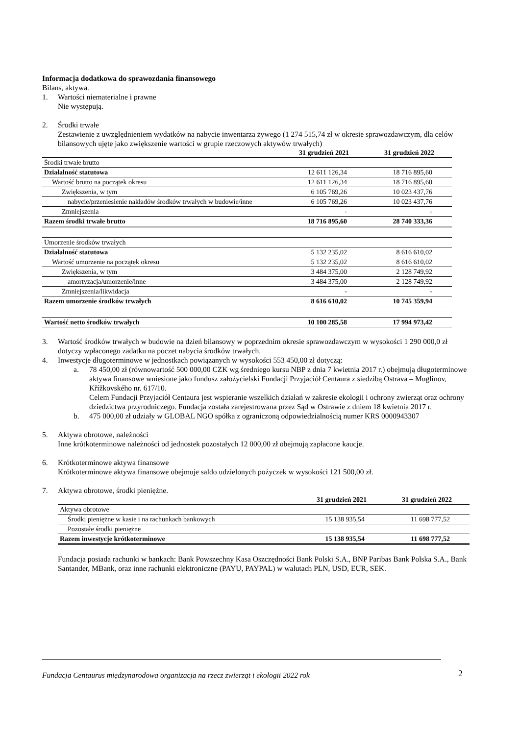Informacja dodatkowa do sprawozdania finansowego
Bilans, aktywa.
1. Wartości niematerialne i prawne
Nie występują.
2. Środki trwałe
Zestawienie z uwzględnieniem wydatków na nabycie inwentarza żywego (1 274 515,74 zł w okresie sprawozdawczym, dla celów bilansowych ujęte jako zwiększenie wartości w grupie rzeczowych aktywów trwałych)
| | 31 grudzień 2021 | 31 grudzień 2022 |
| --- | --- | --- |
| Środki trwałe brutto | | |
| Działalność statutowa | 12 611 126,34 | 18 716 895,60 |
| Wartość brutto na początek okresu | 12 611 126,34 | 18 716 895,60 |
| Zwiększenia, w tym | 6 105 769,26 | 10 023 437,76 |
| nabycie/przeniesienie nakładów środków trwałych w budowie/inne | 6 105 769,26 | 10 023 437,76 |
| Zmniejszenia | - | - |
| Razem środki trwałe brutto | 18 716 895,60 | 28 740 333,36 |
| Umorzenie środków trwałych | | |
| Działalność statutowa | 5 132 235,02 | 8 616 610,02 |
| Wartość umorzenie na początek okresu | 5 132 235,02 | 8 616 610,02 |
| Zwiększenia, w tym | 3 484 375,00 | 2 128 749,92 |
| amortyzacja/umorzenie/inne | 3 484 375,00 | 2 128 749,92 |
| Zmniejszenia/likwidacja | - | - |
| Razem umorzenie środków trwałych | 8 616 610,02 | 10 745 359,94 |
| Wartość netto środków trwałych | 10 100 285,58 | 17 994 973,42 |
3. Wartość środków trwałych w budowie na dzień bilansowy w poprzednim okresie sprawozdawczym w wysokości 1 290 000,0 zł dotyczy wpłaconego zadatku na poczet nabycia środków trwałych.
4. Inwestycje długoterminowe w jednostkach powiązanych w wysokości 553 450,00 zł dotyczą:
a. 78 450,00 zł (równowartość 500 000,00 CZK wg średniego kursu NBP z dnia 7 kwietnia 2017 r.) obejmują długoterminowe aktywa finansowe wniesione jako fundusz założycielski Fundacji Przyjaciół Centaura z siedzibą Ostrava – Muglinov, Křížkovského nr. 617/10.
Celem Fundacji Przyjaciół Centaura jest wspieranie wszelkich działań w zakresie ekologii i ochrony zwierząt oraz ochrony dziedzictwa przyrodniczego. Fundacja została zarejestrowana przez Sąd w Ostrawie z dniem 18 kwietnia 2017 r.
b. 475 000,00 zł udziały w GLOBAL NGO spółka z ograniczoną odpowiedzialnością numer KRS 0000943307
5. Aktywa obrotowe, należności
Inne krótkoterminowe należności od jednostek pozostałych 12 000,00 zł obejmują zapłacone kaucje.
6. Krótkoterminowe aktywa finansowe
Krótkoterminowe aktywa finansowe obejmuje saldo udzielonych pożyczek w wysokości 121 500,00 zł.
7. Aktywa obrotowe, środki pieniężne.
| | 31 grudzień 2021 | 31 grudzień 2022 |
| --- | --- | --- |
| Aktywa obrotowe | | |
| Środki pieniężne w kasie i na rachunkach bankowych | 15 138 935,54 | 11 698 777,52 |
| Pozostałe środki pieniężne | | |
| Razem inwestycje krótkoterminowe | 15 138 935,54 | 11 698 777,52 |
Fundacja posiada rachunki w bankach: Bank Powszechny Kasa Oszczędności Bank Polski S.A., BNP Paribas Bank Polska S.A., Bank Santander, MBank, oraz inne rachunki elektroniczne (PAYU, PAYPAL) w walutach PLN, USD, EUR, SEK.
Fundacja Centaurus międzynarodowa organizacja na rzecz zwierząt i ekologii 2022 rok
2